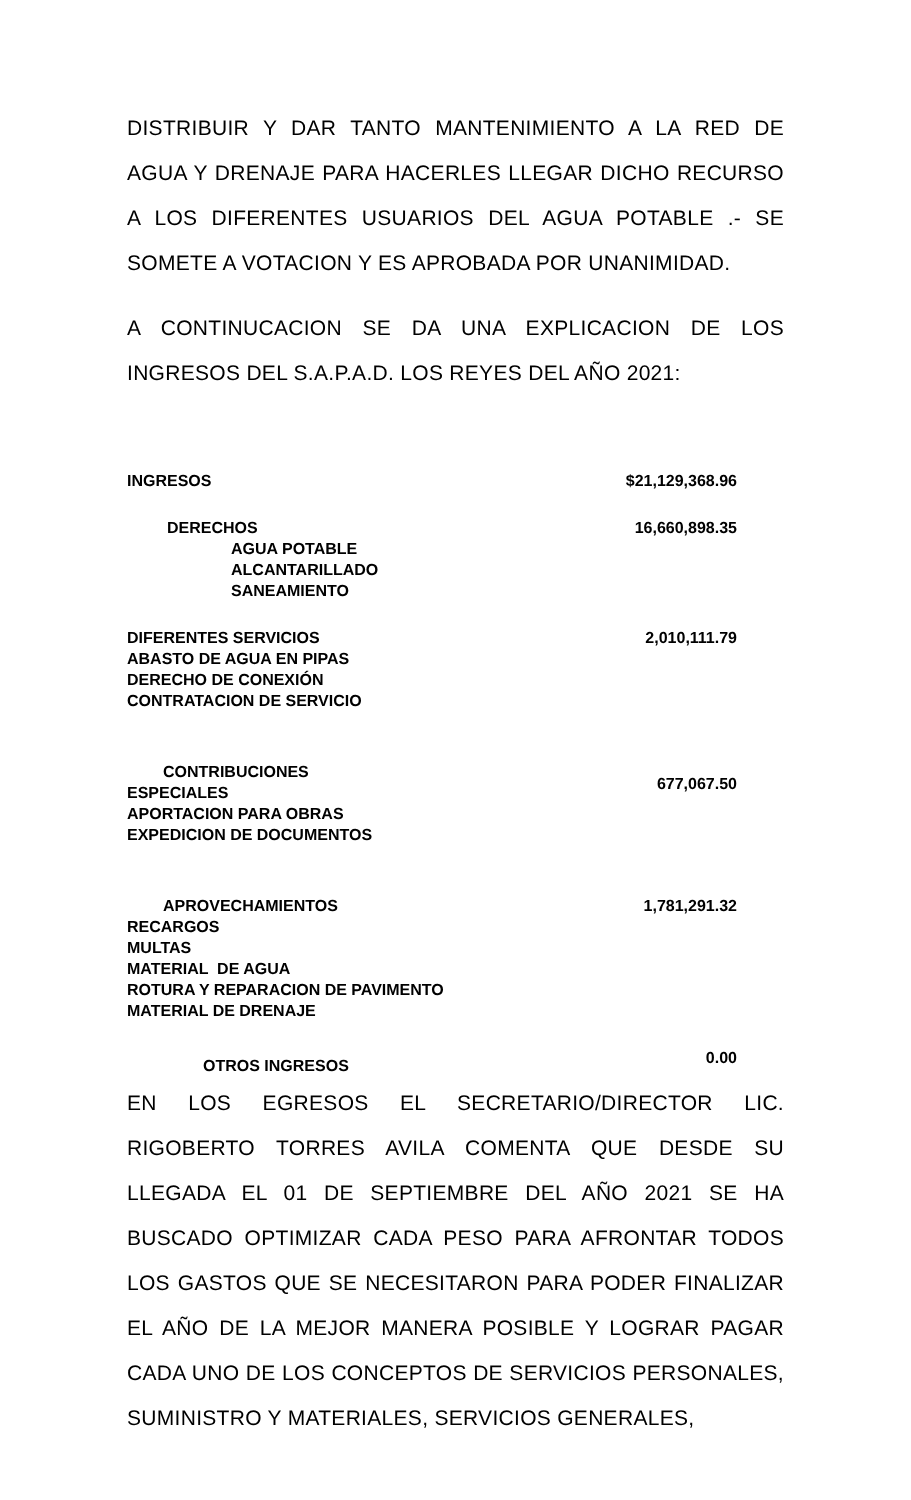DISTRIBUIR Y DAR TANTO MANTENIMIENTO A LA RED DE AGUA Y DRENAJE PARA HACERLES LLEGAR DICHO RECURSO A LOS DIFERENTES USUARIOS DEL AGUA POTABLE .- SE SOMETE A VOTACION Y ES APROBADA POR UNANIMIDAD.
A CONTINUCACION SE DA UNA EXPLICACION DE LOS INGRESOS DEL S.A.P.A.D. LOS REYES DEL AÑO 2021:
| INGRESOS | $21,129,368.96 |
| DERECHOS AGUA POTABLE ALCANTARILLADO SANEAMIENTO | 16,660,898.35 |
| DIFERENTES SERVICIOS ABASTO DE AGUA EN PIPAS DERECHO DE CONEXIÓN CONTRATACION DE SERVICIO | 2,010,111.79 |
| CONTRIBUCIONES ESPECIALES APORTACION PARA OBRAS EXPEDICION DE DOCUMENTOS | 677,067.50 |
| APROVECHAMIENTOS RECARGOS MULTAS MATERIAL DE AGUA ROTURA Y REPARACION DE PAVIMENTO MATERIAL DE DRENAJE | 1,781,291.32 |
| OTROS INGRESOS | 0.00 |
EN LOS EGRESOS EL SECRETARIO/DIRECTOR LIC. RIGOBERTO TORRES AVILA COMENTA QUE DESDE SU LLEGADA EL 01 DE SEPTIEMBRE DEL AÑO 2021 SE HA BUSCADO OPTIMIZAR CADA PESO PARA AFRONTAR TODOS LOS GASTOS QUE SE NECESITARON PARA PODER FINALIZAR EL AÑO DE LA MEJOR MANERA POSIBLE Y LOGRAR PAGAR CADA UNO DE LOS CONCEPTOS DE SERVICIOS PERSONALES, SUMINISTRO Y MATERIALES, SERVICIOS GENERALES,